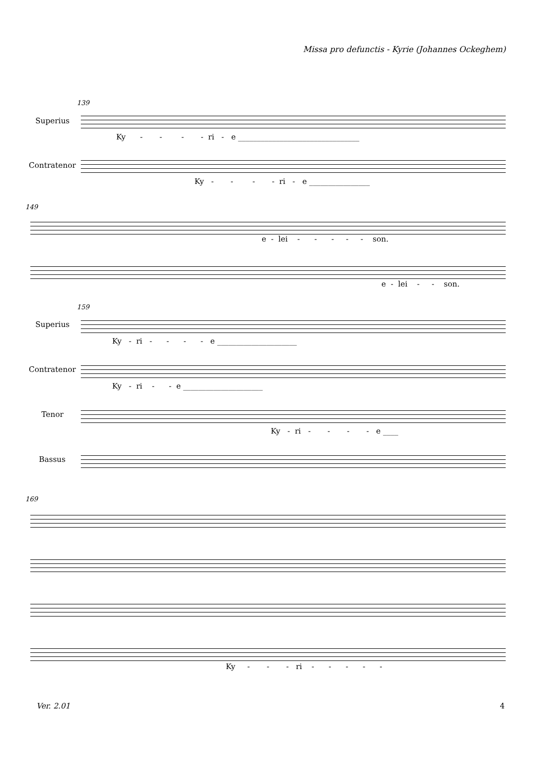Missa pro defunctis - Kyrie (Johannes Ockeghem)
139
Superius
Ky - - - - ri - e ________________________________
Contratenor
Ky - - - - ri - e ________________
149
e - lei - - - - - son.
e - lei - - son.
159
Superius
Ky - ri - - - - e _____________________
Contratenor
Ky - ri - - e _____________________
Tenor
Ky - ri - - - - e ____
Bassus
169
Ky - - - ri - - - - -
Ver. 2.01 4